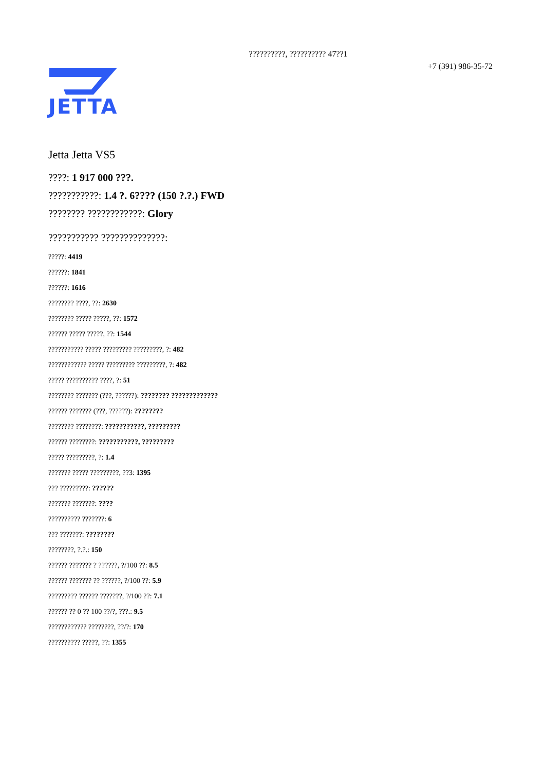??????????, ?????????? 47??1
+7 (391) 986-35-72
JETTA
Jetta Jetta VS5
????: 1 917 000 ???.
???????????: 1.4 ?. 6???? (150 ?.?.) FWD
???????? ????????????: Glory
??????????? ??????????????:
?????: 4419
??????: 1841
??????: 1616
???????? ????, ??: 2630
???????? ????? ?????, ??: 1572
?????? ????? ?????, ??: 1544
??????????? ????? ????????? ?????????, ?: 482
???????????? ????? ????????? ?????????, ?: 482
????? ?????????? ????, ?: 51
???????? ??????? (???, ??????): ???????? ?????????????
?????? ??????? (???, ??????): ????????
???????? ????????: ???????????, ?????????
?????? ????????: ???????????, ?????????
????? ?????????, ?: 1.4
??????? ????? ?????????, ??3: 1395
??? ?????????: ??????
??????? ???????: ????
?????????? ???????: 6
??? ???????: ????????
????????, ?.?.: 150
?????? ??????? ? ??????, ?/100 ??: 8.5
?????? ??????? ?? ??????, ?/100 ??: 5.9
????????? ?????? ???????, ?/100 ??: 7.1
?????? ?? 0 ?? 100 ??/?, ???.: 9.5
???????????? ????????, ??/?: 170
?????????? ?????, ??: 1355